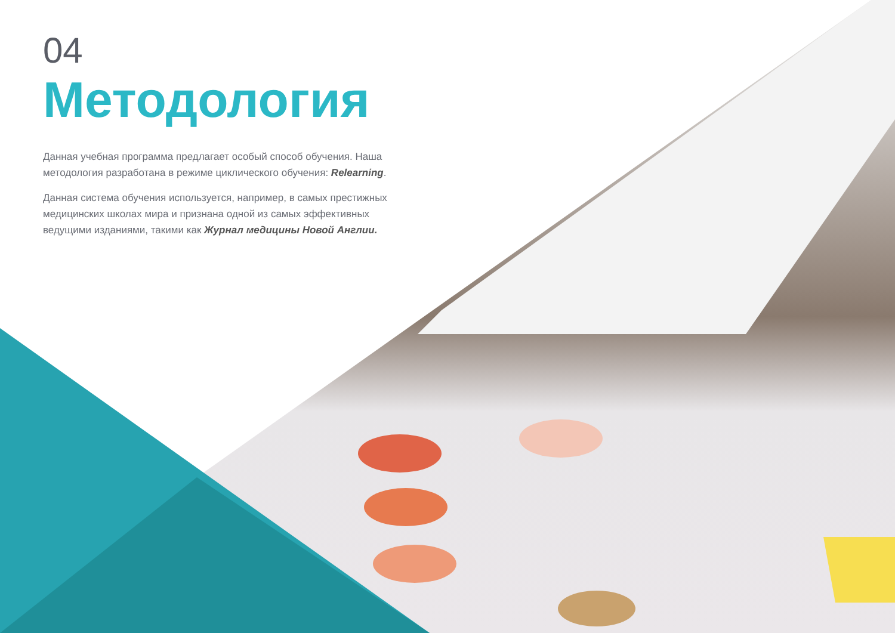04
Методология
Данная учебная программа предлагает особый способ обучения. Наша методология разработана в режиме циклического обучения: Relearning.
Данная система обучения используется, например, в самых престижных медицинских школах мира и признана одной из самых эффективных ведущими изданиями, такими как Журнал медицины Новой Англии.